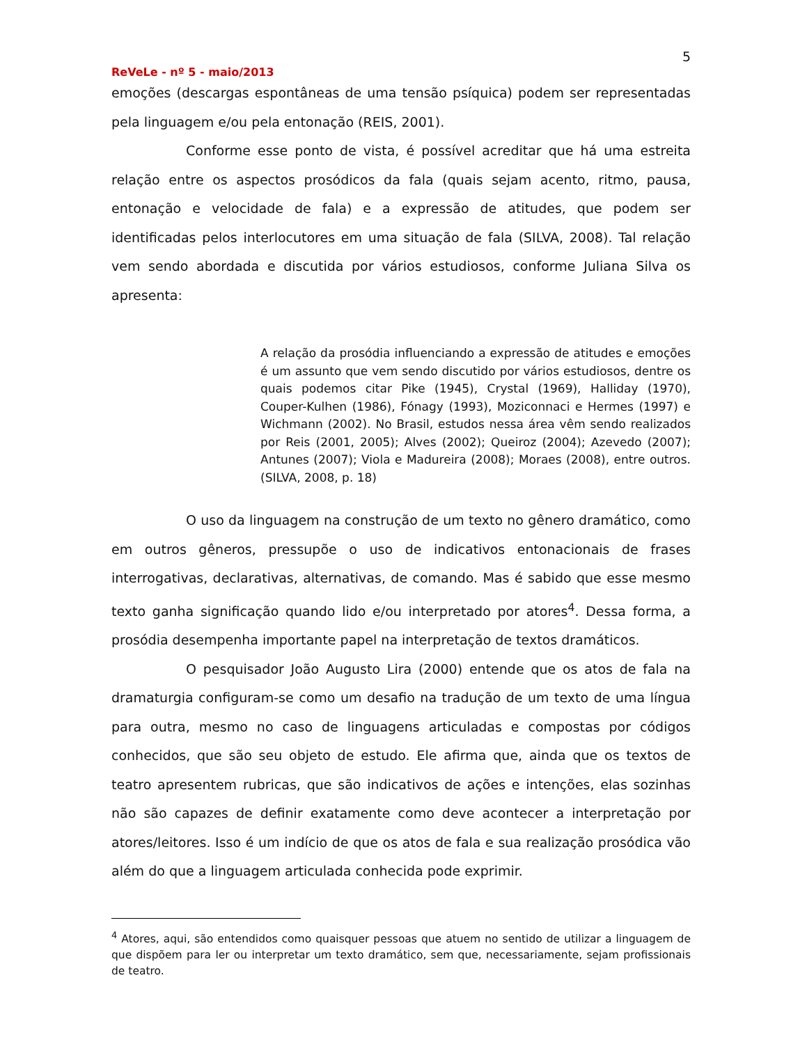5
ReVeLe - nº 5 - maio/2013
emoções (descargas espontâneas de uma tensão psíquica) podem ser representadas pela linguagem e/ou pela entonação (REIS, 2001).
Conforme esse ponto de vista, é possível acreditar que há uma estreita relação entre os aspectos prosódicos da fala (quais sejam acento, ritmo, pausa, entonação e velocidade de fala) e a expressão de atitudes, que podem ser identificadas pelos interlocutores em uma situação de fala (SILVA, 2008). Tal relação vem sendo abordada e discutida por vários estudiosos, conforme Juliana Silva os apresenta:
A relação da prosódia influenciando a expressão de atitudes e emoções é um assunto que vem sendo discutido por vários estudiosos, dentre os quais podemos citar Pike (1945), Crystal (1969), Halliday (1970), Couper-Kulhen (1986), Fónagy (1993), Moziconnaci e Hermes (1997) e Wichmann (2002). No Brasil, estudos nessa área vêm sendo realizados por Reis (2001, 2005); Alves (2002); Queiroz (2004); Azevedo (2007); Antunes (2007); Viola e Madureira (2008); Moraes (2008), entre outros. (SILVA, 2008, p. 18)
O uso da linguagem na construção de um texto no gênero dramático, como em outros gêneros, pressupõe o uso de indicativos entonacionais de frases interrogativas, declarativas, alternativas, de comando. Mas é sabido que esse mesmo texto ganha significação quando lido e/ou interpretado por atores<sup>4</sup>. Dessa forma, a prosódia desempenha importante papel na interpretação de textos dramáticos.
O pesquisador João Augusto Lira (2000) entende que os atos de fala na dramaturgia configuram-se como um desafio na tradução de um texto de uma língua para outra, mesmo no caso de linguagens articuladas e compostas por códigos conhecidos, que são seu objeto de estudo. Ele afirma que, ainda que os textos de teatro apresentem rubricas, que são indicativos de ações e intenções, elas sozinhas não são capazes de definir exatamente como deve acontecer a interpretação por atores/leitores. Isso é um indício de que os atos de fala e sua realização prosódica vão além do que a linguagem articulada conhecida pode exprimir.
<sup>4</sup> Atores, aqui, são entendidos como quaisquer pessoas que atuem no sentido de utilizar a linguagem de que dispõem para ler ou interpretar um texto dramático, sem que, necessariamente, sejam profissionais de teatro.